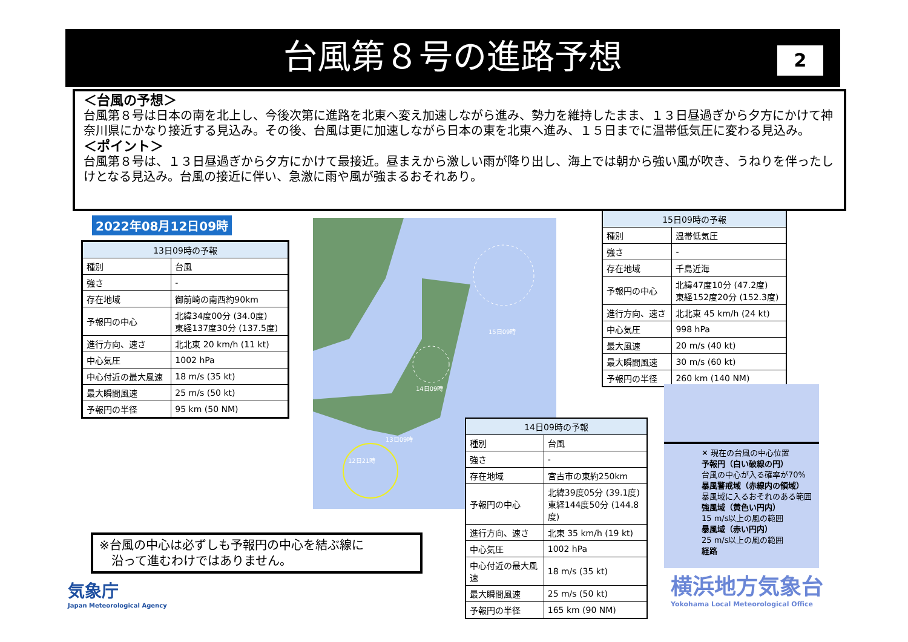台風第８号の進路予想
2
＜台風の予想＞
台風第８号は日本の南を北上し、今後次第に進路を北東へ変え加速しながら進み、勢力を維持したまま、１３日昼過ぎから夕方にかけて神奈川県にかなり接近する見込み。その後、台風は更に加速しながら日本の東を北東へ進み、１５日までに温帯低気圧に変わる見込み。
＜ポイント＞
台風第８号は、１３日昼過ぎから夕方にかけて最接近。昼まえから激しい雨が降り出し、海上では朝から強い風が吹き、うねりを伴ったしけとなる見込み。台風の接近に伴い、急激に雨や風が強まるおそれあり。
2022年08月12日09時
| 13日09時の予報 | |
| --- | --- |
| 種別 | 台風 |
| 強さ | - |
| 存在地域 | 御前崎の南西約90km |
| 予報円の中心 | 北緯34度00分 (34.0度) 東経137度30分 (137.5度) |
| 進行方向、速さ | 北北東 20 km/h (11 kt) |
| 中心気圧 | 1002 hPa |
| 中心付近の最大風速 | 18 m/s (35 kt) |
| 最大瞬間風速 | 25 m/s (50 kt) |
| 予報円の半径 | 95 km (50 NM) |
13日09時
12日21時
14日09時
15日09時
| 15日09時の予報 | |
| --- | --- |
| 種別 | 温帯低気圧 |
| 強さ | - |
| 存在地域 | 千島近海 |
| 予報円の中心 | 北緯47度10分 (47.2度) 東経152度20分 (152.3度) |
| 進行方向、速さ | 北北東 45 km/h (24 kt) |
| 中心気圧 | 998 hPa |
| 最大風速 | 20 m/s (40 kt) |
| 最大瞬間風速 | 30 m/s (60 kt) |
| 予報円の半径 | 260 km (140 NM) |
✕ 現在の台風の中心位置
予報円（白い破線の円）
台風の中心が入る確率が70%
暴風警戒域（赤線内の領域）
暴風域に入るおそれのある範囲
強風域（黄色い円内）
15 m/s以上の風の範囲
暴風域（赤い円内）
25 m/s以上の風の範囲
経路
| 14日09時の予報 | |
| --- | --- |
| 種別 | 台風 |
| 強さ | - |
| 存在地域 | 宮古市の東約250km |
| 予報円の中心 | 北緯39度05分 (39.1度) 東経144度50分 (144.8度) |
| 進行方向、速さ | 北東 35 km/h (19 kt) |
| 中心気圧 | 1002 hPa |
| 中心付近の最大風速 | 18 m/s (35 kt) |
| 最大瞬間風速 | 25 m/s (50 kt) |
| 予報円の半径 | 165 km (90 NM) |
※台風の中心は必ずしも予報円の中心を結ぶ線に
　沿って進むわけではありません。
気象庁
Japan Meteorological Agency
横浜地方気象台
Yokohama Local Meteorological Office